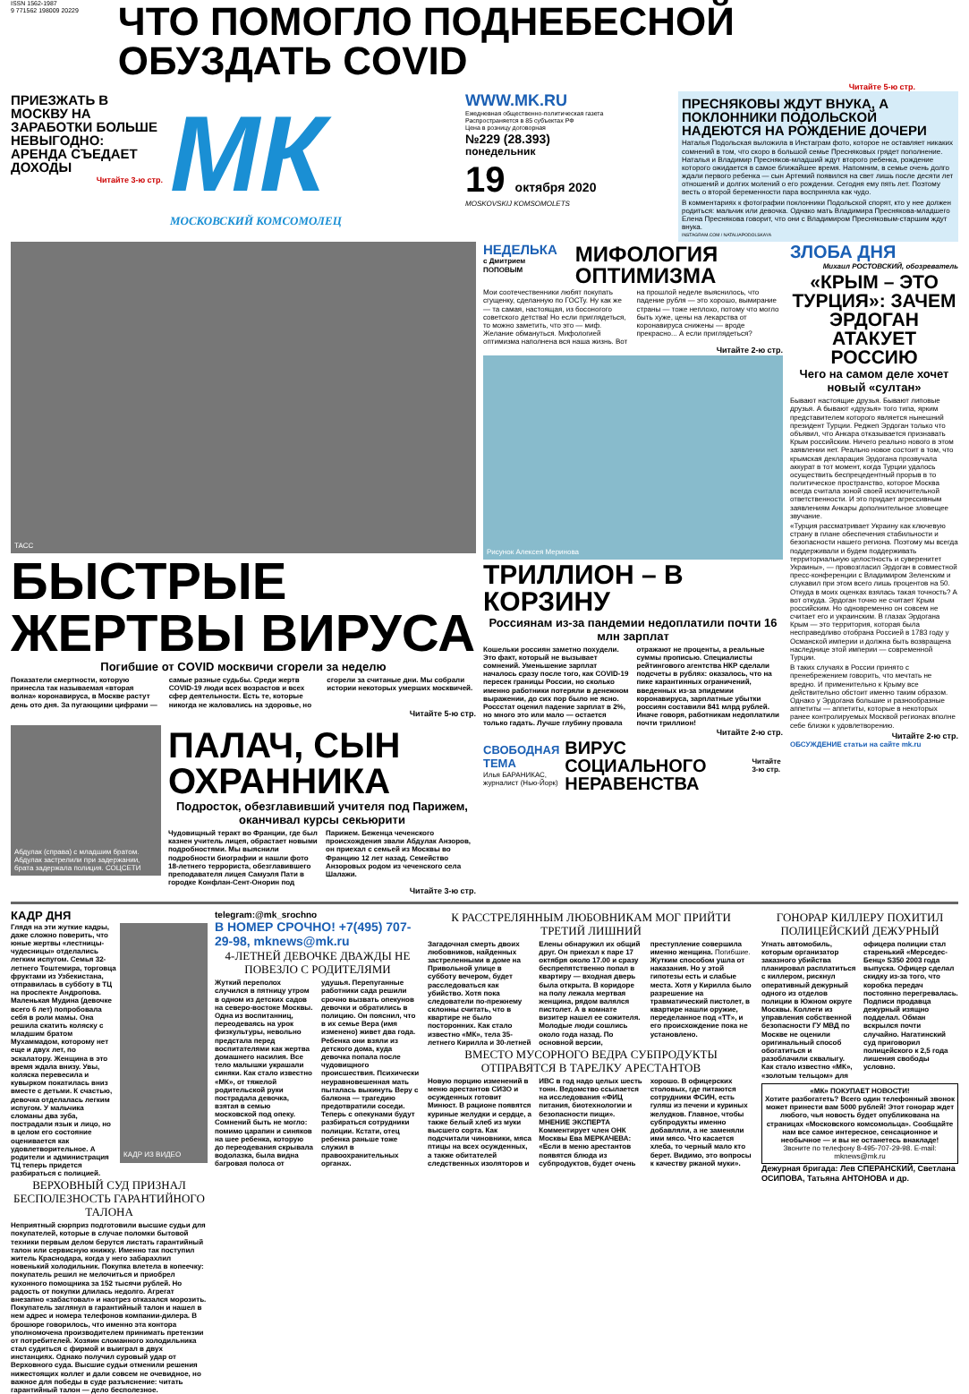ISSN 1562-1987
9 771562 198009 20229
ЧТО ПОМОГЛО ПОДНЕБЕСНОЙ ОБУЗДАТЬ COVID
Читайте 5-ю стр.
ПРИЕЗЖАТЬ В МОСКВУ НА ЗАРАБОТКИ БОЛЬШЕ НЕВЫГОДНО: АРЕНДА СЪЕДАЕТ ДОХОДЫ
Читайте 3-ю стр.
МК
МОСКОВСКИЙ КОМСОМОЛЕЦ
WWW.MK.RU
Ежедневная общественно-политическая газета
Распространяется в 85 субъектах РФ
Цена в розницу договорная
№229 (28.393)
понедельник
19 октября 2020
MOSKOVSKIJ KOMSOMOLETS
ПРЕСНЯКОВЫ ЖДУТ ВНУКА, А ПОКЛОННИКИ ПОДОЛЬСКОЙ НАДЕЮТСЯ НА РОЖДЕНИЕ ДОЧЕРИ
Наталья Подольская выложила в Инстаграм фото, которое не оставляет никаких сомнений в том, что скоро в большой семье Пресняковых грядет пополнение. Наталья и Владимир Пресняков-младший ждут второго ребенка, рождение которого ожидается в самое ближайшее время. Напомним, в семье очень долго ждали первого ребенка — сын Артемий появился на свет лишь после десяти лет отношений и долгих молений о его рождении. Сегодня ему пять лет. Поэтому весть о второй беременности пара восприняла как чудо.
В комментариях к фотографии поклонники Подольской спорят, кто у нее должен родиться: мальчик или девочка. Однако мать Владимира Преснякова-младшего Елена Преснякова говорит, что они с Владимиром Пресняковым-старшим ждут внука.
INSTAGRAM.COM / NATALIAPODOLSKAYA
ТАСС
БЫСТРЫЕ ЖЕРТВЫ ВИРУСА
Погибшие от COVID москвичи сгорели за неделю
Показатели смертности, которую принесла так называемая «вторая волна» коронавируса, в Москве растут день ото дня. За пугающими цифрами — самые разные судьбы. Среди жертв COVID-19 люди всех возрастов и всех сфер деятельности. Есть те, которые никогда не жаловались на здоровье, но сгорели за считаные дни. Мы собрали истории некоторых умерших москвичей.
Читайте 5-ю стр.
Абдулак (справа) с младшим братом. Абдулак застрелили при задержании, брата задержала полиция. СОЦСЕТИ
ПАЛАЧ, СЫН ОХРАННИКА
Подросток, обезглавивший учителя под Парижем, оканчивал курсы секьюрити
Чудовищный теракт во Франции, где был казнен учитель лицея, обрастает новыми подробностями. Мы выяснили подробности биографии и нашли фото 18-летнего террориста, обезглавившего преподавателя лицея Самуэля Пати в городке Конфлан-Сент-Онорин под Парижем. Беженца чеченского происхождения звали Абдулак Анзоров, он приехал с семьей из Москвы во Францию 12 лет назад. Семейство Анзоровых родом из чеченского села Шалажи.
Читайте 3-ю стр.
НЕДЕЛЬКА
с Дмитрием ПОПОВЫМ
МИФОЛОГИЯ ОПТИМИЗМА
Мои соотечественники любят покупать сгущенку, сделанную по ГОСТу. Ну как же — та самая, настоящая, из босоногого советского детства! Но если приглядеться, то можно заметить, что это — миф. Желание обмануться. Мифологией оптимизма наполнена вся наша жизнь. Вот на прошлой неделе выяснилось, что падение рубля — это хорошо, вымирание страны — тоже неплохо, потому что могло быть хуже, цены на лекарства от коронавируса снижены — вроде прекрасно... А если приглядеться?
Читайте 2-ю стр.
Рисунок Алексея Меринова
ТРИЛЛИОН – В КОРЗИНУ
Россиянам из-за пандемии недоплатили почти 16 млн зарплат
Кошельки россиян заметно похудели. Это факт, который не вызывает сомнений. Уменьшение зарплат началось сразу после того, как COVID-19 пересек границы России, но сколько именно работники потеряли в денежном выражении, до сих пор было не ясно. Россстат оценил падение зарплат в 2%, но много это или мало — остается только гадать. Лучше глубину провала отражают не проценты, а реальные суммы прописью. Специалисты рейтингового агентства НКР сделали подсчеты в рублях: оказалось, что на пике карантинных ограничений, введенных из-за эпидемии коронавируса, зарплатные убытки россиян составили 841 млрд рублей. Иначе говоря, работникам недоплатили почти триллион!
Читайте 2-ю стр.
СВОБОДНАЯ ТЕМА
Илья БАРАНИКАС, журналист (Нью-Йорк)
ВИРУС СОЦИАЛЬНОГО НЕРАВЕНСТВА
Читайте 3-ю стр.
ЗЛОБА ДНЯ
Михаил РОСТОВСКИЙ, обозреватель
«КРЫМ – ЭТО ТУРЦИЯ»: ЗАЧЕМ ЭРДОГАН АТАКУЕТ РОССИЮ
Чего на самом деле хочет новый «султан»
Бывают настоящие друзья. Бывают липовые друзья. А бывают «друзья» того типа, ярким представителем которого является нынешний президент Турции. Реджеп Эрдоган только что объявил, что Анкара отказывается признавать Крым российским. Ничего реально нового в этом заявлении нет. Реально новое состоит в том, что крымская декларация Эрдогана прозвучала аккурат в тот момент, когда Турции удалось осуществить беспрецедентный прорыв в то политическое пространство, которое Москва всегда считала зоной своей исключительной ответственности. И это придает агрессивным заявлениям Анкары дополнительное зловещее звучание.
«Турция рассматривает Украину как ключевую страну в плане обеспечения стабильности и безопасности нашего региона. Поэтому мы всегда поддерживали и будем поддерживать территориальную целостность и суверенитет Украины», — провозгласил Эрдоган в совместной пресс-конференции с Владимиром Зеленским и слукавил при этом всего лишь процентов на 50. Откуда в моих оценках взялась такая точность? А вот откуда. Эрдоган точно не считает Крым российским. Но одновременно он совсем не считает его и украинским. В глазах Эрдогана Крым — это территория, которая была несправедливо отобрана Россией в 1783 году у Османской империи и должна быть возвращена наследнице этой империи — современной Турции.
В таких случаях в России принято с пренебрежением говорить, что мечтать не вредно. И применительно к Крыму все действительно обстоит именно таким образом. Однако у Эрдогана большие и разнообразные аппетиты — аппетиты, которые в некоторых ранее контролируемых Москвой регионах вполне себе близки к удовлетворению.
Читайте 2-ю стр.
ОБСУЖДЕНИЕ статьи на сайте mk.ru
КАДР ДНЯ
Глядя на эти жуткие кадры, даже сложно поверить, что юные жертвы «лестницы-чудесницы» отделались легким испугом. Семья 32-летнего Тоштемира, торговца фруктами из Узбекистана, отправилась в субботу в ТЦ на проспекте Андропова. Маленькая Мудина (девочке всего 6 лет) попробовала себя в роли мамы. Она решила скатить коляску с младшим братом Мухаммадом, которому нет еще и двух лет, по эскалатору. Женщина в это время ждала внизу. Увы, коляска перевесила и кувырком покатилась вниз вместе с детьми. К счастью, девочка отделалась легким испугом. У мальчика сломаны два зуба, пострадали язык и лицо, но в целом его состояние оценивается как удовлетворительное. А родители и администрация ТЦ теперь придется разбираться с полицией.
КАДР ИЗ ВИДЕО
ВЕРХОВНЫЙ СУД ПРИЗНАЛ БЕСПОЛЕЗНОСТЬ ГАРАНТИЙНОГО ТАЛОНА
Неприятный сюрприз подготовили высшие судьи для покупателей, которые в случае поломки бытовой техники первым делом берутся листать гарантийный талон или сервисную книжку. Именно так поступил житель Краснодара, когда у него забарахлил новенький холодильник. Покупка влетела в копеечку: покупатель решил не мелочиться и приобрел кухонного помощника за 152 тысячи рублей. Но радость от покупки длилась недолго. Агрегат внезапно «забастовал» и наотрез отказался морозить. Покупатель заглянул в гарантийный талон и нашел в нем адрес и номера телефонов компании-дилера. В брошюре говорилось, что именно эта контора уполномочена производителем принимать претензии от потребителей. Хозяин сломанного холодильника стал судиться с фирмой и выиграл в двух инстанциях. Однако получил суровый удар от Верховного суда. Высшие судьи отменили решения нижестоящих коллег и дали совсем не очевидное, но важное для победы в суде разъяснение: читать гарантийный талон — дело бесполезное.
telegram:@mk_srochno
В НОМЕР СРОЧНО! +7(495) 707-29-98, mknews@mk.ru
4-ЛЕТНЕЙ ДЕВОЧКЕ ДВАЖДЫ НЕ ПОВЕЗЛО С РОДИТЕЛЯМИ
Жуткий переполох случился в пятницу утром в одном из детских садов на северо-востоке Москвы. Одна из воспитанниц, переодеваясь на урок физкультуры, невольно предстала перед воспитателями как жертва домашнего насилия. Все тело малышки украшали синяки. Как стало известно «МК», от тяжелой родительской руки пострадала девочка, взятая в семью московской под опеку. Сомнений быть не могло: помимо царапин и синяков на шее ребенка, которую до переодевания скрывала водолазка, была видна багровая полоса от удушья. Перепуганные работники сада решили срочно вызвать опекунов девочки и обратились в полицию. Он пояснил, что в их семье Вера (имя изменено) живет два года. Ребенка они взяли из детского дома, куда девочка попала после чудовищного происшествия. Психически неуравновешенная мать пыталась выкинуть Веру с балкона — трагедию предотвратили соседи. Теперь с опекунами будут разбираться сотрудники полиции. Кстати, отец ребенка раньше тоже служил в правоохранительных органах.
К РАССТРЕЛЯННЫМ ЛЮБОВНИКАМ МОГ ПРИЙТИ ТРЕТИЙ ЛИШНИЙ
Загадочная смерть двоих любовников, найденных застреленными в доме на Привольной улице в субботу вечером, будет расследоваться как убийство. Хотя пока следователи по-прежнему склонны считать, что в квартире не было посторонних. Как стало известно «МК», тела 35-летнего Кирилла и 30-летней Елены обнаружил их общий друг. Он приехал к паре 17 октября около 17.00 и сразу беспрепятственно попал в квартиру — входная дверь была открыта. В коридоре на полу лежала мертвая женщина, рядом валялся пистолет. А в комнате визитер нашел ее сожителя. Молодые люди сошлись около года назад. По основной версии, преступление совершила именно женщина. Погибшие. Жутким способом ушла от наказания. Но у этой гипотезы есть и слабые места. Хотя у Кирилла было разрешение на травматический пистолет, в квартире нашли оружие, переделанное под «ТТ», и его происхождение пока не установлено.
ВМЕСТО МУСОРНОГО ВЕДРА СУБПРОДУКТЫ ОТПРАВЯТСЯ В ТАРЕЛКУ АРЕСТАНТОВ
Новую порцию изменений в меню арестантов СИЗО и осужденных готовит Минюст. В рационе появятся куриные желудки и сердце, а также белый хлеб из муки высшего сорта. Как подсчитали чиновники, мяса птицы на всех осужденных, а также обитателей следственных изоляторов и ИВС в год надо целых шесть тонн. Ведомство ссылается на исследования «ФИЦ питания, биотехнологии и безопасности пищи». МНЕНИЕ ЭКСПЕРТА Комментирует член ОНК Москвы Ева МЕРКАЧЕВА: «Если в меню арестантов появятся блюда из субпродуктов, будет очень хорошо. В офицерских столовых, где питаются сотрудники ФСИН, есть гуляш из печени и куриных желудков. Главное, чтобы субпродукты именно добавляли, а не заменяли ими мясо. Что касается хлеба, то черный мало кто берет. Видимо, это вопросы к качеству ржаной муки».
ГОНОРАР КИЛЛЕРУ ПОХИТИЛ ПОЛИЦЕЙСКИЙ ДЕЖУРНЫЙ
Угнать автомобиль, которым организатор заказного убийства планировал расплатиться с киллером, рискнул оперативный дежурный одного из отделов полиции в Южном округе Москвы. Коллеги из управления собственной безопасности ГУ МВД по Москве не оценили оригинальный способ обогатиться и разоблачили сквалыгу. Как стало известно «МК», «золотым тельцом» для офицера полиции стал старенький «Мерседес-Бенц» S350 2003 года выпуска. Офицер сделал скидку из-за того, что коробка передач постоянно перегревалась. Подписи продавца дежурный изящно подделал. Обман вскрылся почти случайно. Нагатинский суд приговорил полицейского к 2,5 года лишения свободы условно.
«МК» ПОКУПАЕТ НОВОСТИ!
Хотите разбогатеть? Всего один телефонный звонок может принести вам 5000 рублей! Этот гонорар ждет любого, чья новость будет опубликована на страницах «Московского комсомольца». Сообщайте нам все самое интересное, сенсационное и необычное — и вы не останетесь внакладе!
Звоните по телефону 8-495-707-29-98. E-mail: mknews@mk.ru
Дежурная бригада: Лев СПЕРАНСКИЙ, Светлана ОСИПОВА, Татьяна АНТОНОВА и др.